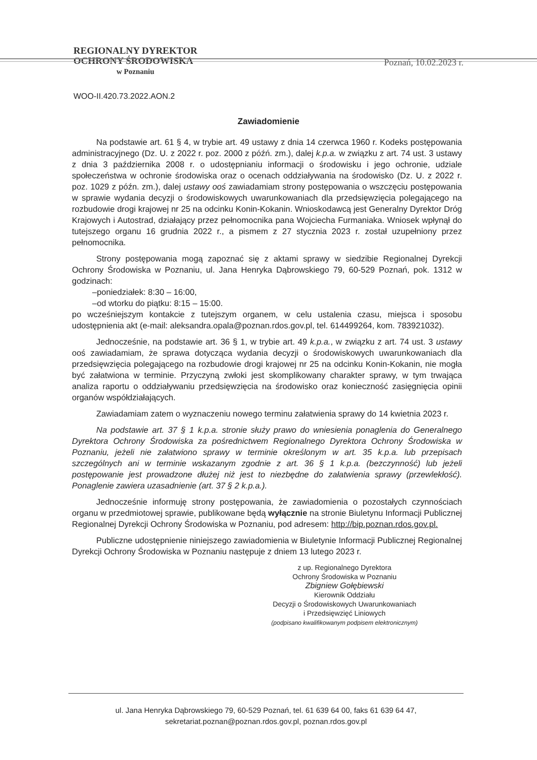REGIONALNY DYREKTOR
OCHRONY ŚRODOWISKA
w Poznaniu
Poznań, 10.02.2023 r.
WOO-II.420.73.2022.AON.2
Zawiadomienie
Na podstawie art. 61 § 4, w trybie art. 49 ustawy z dnia 14 czerwca 1960 r. Kodeks postępowania administracyjnego (Dz. U. z 2022 r. poz. 2000 z późń. zm.), dalej k.p.a. w związku z art. 74 ust. 3 ustawy z dnia 3 października 2008 r. o udostępnianiu informacji o środowisku i jego ochronie, udziale społeczeństwa w ochronie środowiska oraz o ocenach oddziaływania na środowisko (Dz. U. z 2022 r. poz. 1029 z późn. zm.), dalej ustawy ooś zawiadamiam strony postępowania o wszczęciu postępowania w sprawie wydania decyzji o środowiskowych uwarunkowaniach dla przedsięwzięcia polegającego na rozbudowie drogi krajowej nr 25 na odcinku Konin-Kokanin. Wnioskodawcą jest Generalny Dyrektor Dróg Krajowych i Autostrad, działający przez pełnomocnika pana Wojciecha Furmaniaka. Wniosek wpłynął do tutejszego organu 16 grudnia 2022 r., a pismem z 27 stycznia 2023 r. został uzupełniony przez pełnomocnika.
Strony postępowania mogą zapoznać się z aktami sprawy w siedzibie Regionalnej Dyrekcji Ochrony Środowiska w Poznaniu, ul. Jana Henryka Dąbrowskiego 79, 60-529 Poznań, pok. 1312 w godzinach:
–poniedziałek: 8:30 – 16:00,
–od wtorku do piątku: 8:15 – 15:00.
po wcześniejszym kontakcie z tutejszym organem, w celu ustalenia czasu, miejsca i sposobu udostępnienia akt (e-mail: aleksandra.opala@poznan.rdos.gov.pl, tel. 614499264, kom. 783921032).
Jednocześnie, na podstawie art. 36 § 1, w trybie art. 49 k.p.a., w związku z art. 74 ust. 3 ustawy ooś zawiadamiam, że sprawa dotycząca wydania decyzji o środowiskowych uwarunkowaniach dla przedsięwzięcia polegającego na rozbudowie drogi krajowej nr 25 na odcinku Konin-Kokanin, nie mogła być załatwiona w terminie. Przyczyną zwłoki jest skomplikowany charakter sprawy, w tym trwająca analiza raportu o oddziaływaniu przedsięwzięcia na środowisko oraz konieczność zasięgnięcia opinii organów współdziałających.
Zawiadamiam zatem o wyznaczeniu nowego terminu załatwienia sprawy do 14 kwietnia 2023 r.
Na podstawie art. 37 § 1 k.p.a. stronie służy prawo do wniesienia ponaglenia do Generalnego Dyrektora Ochrony Środowiska za pośrednictwem Regionalnego Dyrektora Ochrony Środowiska w Poznaniu, jeżeli nie załatwiono sprawy w terminie określonym w art. 35 k.p.a. lub przepisach szczególnych ani w terminie wskazanym zgodnie z art. 36 § 1 k.p.a. (bezczynność) lub jeżeli postępowanie jest prowadzone dłużej niż jest to niezbędne do załatwienia sprawy (przewlekłość). Ponaglenie zawiera uzasadnienie (art. 37 § 2 k.p.a.).
Jednocześnie informuję strony postępowania, że zawiadomienia o pozostałych czynnościach organu w przedmiotowej sprawie, publikowane będą wyłącznie na stronie Biuletynu Informacji Publicznej Regionalnej Dyrekcji Ochrony Środowiska w Poznaniu, pod adresem: http://bip.poznan.rdos.gov.pl.
Publiczne udostępnienie niniejszego zawiadomienia w Biuletynie Informacji Publicznej Regionalnej Dyrekcji Ochrony Środowiska w Poznaniu następuje z dniem 13 lutego 2023 r.
z up. Regionalnego Dyrektora
Ochrony Środowiska w Poznaniu
Zbigniew Gołębiewski
Kierownik Oddziału
Decyzji o Środowiskowych Uwarunkowaniach
i Przedsięwzięć Liniowych
(podpisano kwalifikowanym podpisem elektronicznym)
ul. Jana Henryka Dąbrowskiego 79, 60-529 Poznań, tel. 61 639 64 00, faks 61 639 64 47,
sekretariat.poznan@poznan.rdos.gov.pl, poznan.rdos.gov.pl